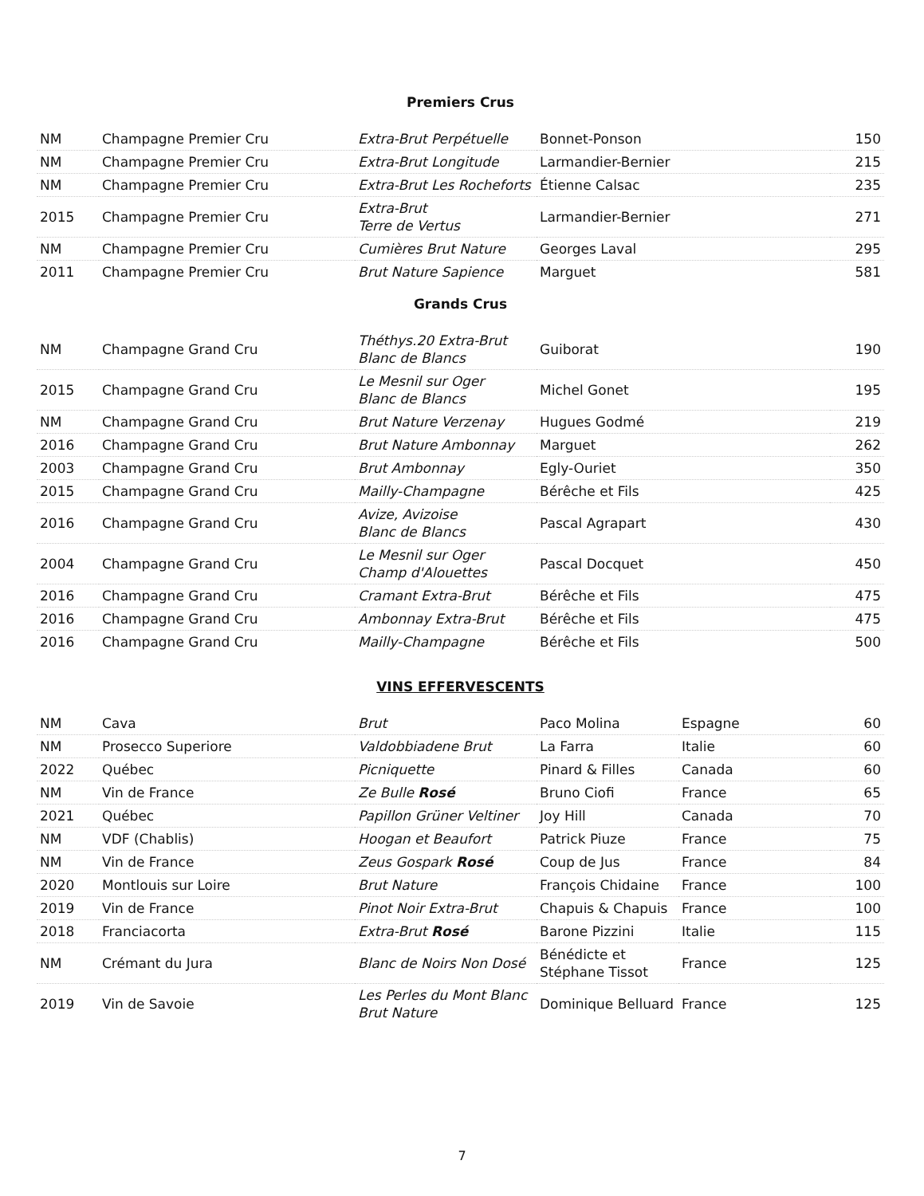Premiers Crus
| NM | Champagne Premier Cru | Extra-Brut Perpétuelle | Bonnet-Ponson | 150 |
| NM | Champagne Premier Cru | Extra-Brut Longitude | Larmandier-Bernier | 215 |
| NM | Champagne Premier Cru | Extra-Brut Les Rocheforts | Étienne Calsac | 235 |
| 2015 | Champagne Premier Cru | Extra-Brut Terre de Vertus | Larmandier-Bernier | 271 |
| NM | Champagne Premier Cru | Cumières Brut Nature | Georges Laval | 295 |
| 2011 | Champagne Premier Cru | Brut Nature Sapience | Marguet | 581 |
Grands Crus
| NM | Champagne Grand Cru | Théthys.20 Extra-Brut Blanc de Blancs | Guiborat | 190 |
| 2015 | Champagne Grand Cru | Le Mesnil sur Oger Blanc de Blancs | Michel Gonet | 195 |
| NM | Champagne Grand Cru | Brut Nature Verzenay | Hugues Godmé | 219 |
| 2016 | Champagne Grand Cru | Brut Nature Ambonnay | Marguet | 262 |
| 2003 | Champagne Grand Cru | Brut Ambonnay | Egly-Ouriet | 350 |
| 2015 | Champagne Grand Cru | Mailly-Champagne | Bérêche et Fils | 425 |
| 2016 | Champagne Grand Cru | Avize, Avizoise Blanc de Blancs | Pascal Agrapart | 430 |
| 2004 | Champagne Grand Cru | Le Mesnil sur Oger Champ d'Alouettes | Pascal Docquet | 450 |
| 2016 | Champagne Grand Cru | Cramant Extra-Brut | Bérêche et Fils | 475 |
| 2016 | Champagne Grand Cru | Ambonnay Extra-Brut | Bérêche et Fils | 475 |
| 2016 | Champagne Grand Cru | Mailly-Champagne | Bérêche et Fils | 500 |
VINS EFFERVESCENTS
| NM | Cava | Brut | Paco Molina | Espagne | 60 |
| NM | Prosecco Superiore | Valdobbiadene Brut | La Farra | Italie | 60 |
| 2022 | Québec | Picniquette | Pinard & Filles | Canada | 60 |
| NM | Vin de France | Ze Bulle Rosé | Bruno Ciofi | France | 65 |
| 2021 | Québec | Papillon Grüner Veltiner | Joy Hill | Canada | 70 |
| NM | VDF (Chablis) | Hoogan et Beaufort | Patrick Piuze | France | 75 |
| NM | Vin de France | Zeus Gospark Rosé | Coup de Jus | France | 84 |
| 2020 | Montlouis sur Loire | Brut Nature | François Chidaine | France | 100 |
| 2019 | Vin de France | Pinot Noir Extra-Brut | Chapuis & Chapuis | France | 100 |
| 2018 | Franciacorta | Extra-Brut Rosé | Barone Pizzini | Italie | 115 |
| NM | Crémant du Jura | Blanc de Noirs Non Dosé | Bénédicte et Stéphane Tissot | France | 125 |
| 2019 | Vin de Savoie | Les Perles du Mont Blanc Brut Nature | Dominique Belluard | France | 125 |
7